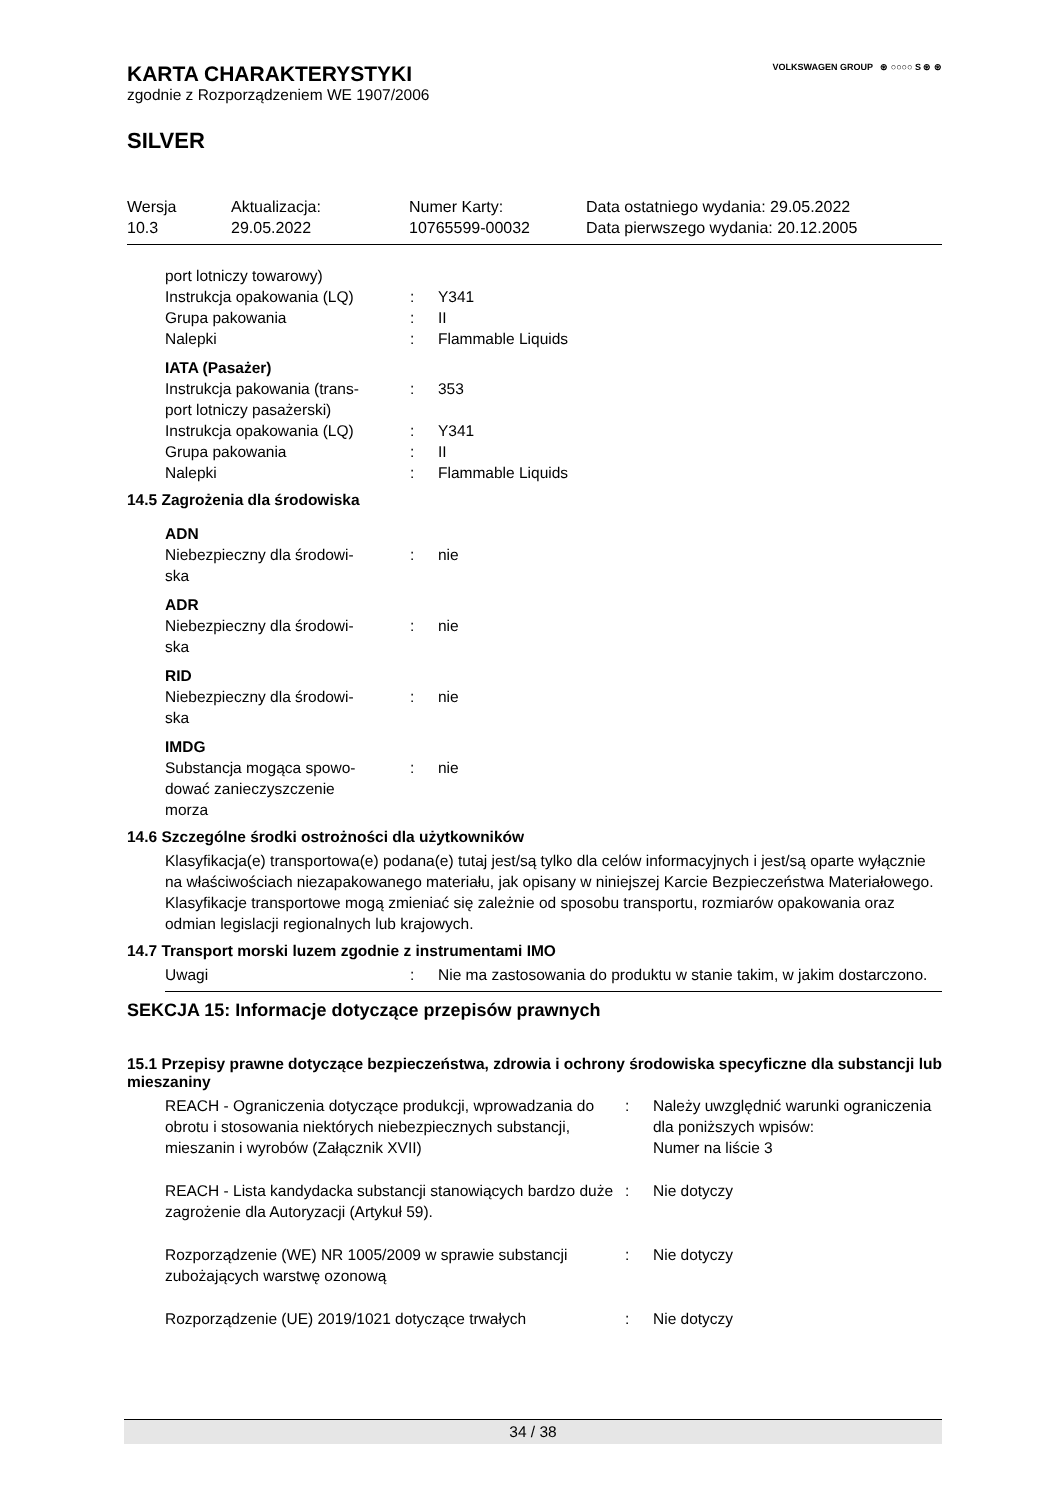VOLKSWAGEN GROUP ⊛ ○○○○ S ⊛ ⊛
KARTA CHARAKTERYSTYKI
zgodnie z Rozporządzeniem WE 1907/2006
SILVER
| Wersja | Aktualizacja: | Numer Karty: | Data ostatniego wydania: 29.05.2022 |
| 10.3 | 29.05.2022 | 10765599-00032 | Data pierwszego wydania: 20.12.2005 |
| port lotniczy towarowy) | | |
| Instrukcja opakowania (LQ) | : | Y341 |
| Grupa pakowania | : | II |
| Nalepki | : | Flammable Liquids |
| IATA (Pasażer) | | |
| Instrukcja pakowania (trans- port lotniczy pasażerski) | : | 353 |
| Instrukcja opakowania (LQ) | : | Y341 |
| Grupa pakowania | : | II |
| Nalepki | : | Flammable Liquids |
14.5 Zagrożenia dla środowiska
| ADN | | |
| Niebezpieczny dla środowi- ska | : | nie |
| ADR | | |
| Niebezpieczny dla środowi- ska | : | nie |
| RID | | |
| Niebezpieczny dla środowi- ska | : | nie |
| IMDG | | |
| Substancja mogąca spowo- dować zanieczyszczenie morza | : | nie |
14.6 Szczególne środki ostrożności dla użytkowników
Klasyfikacja(e) transportowa(e) podana(e) tutaj jest/są tylko dla celów informacyjnych i jest/są oparte wyłącznie na właściwościach niezapakowanego materiału, jak opisany w niniejszej Karcie Bezpieczeństwa Materiałowego. Klasyfikacje transportowe mogą zmieniać się zależnie od sposobu transportu, rozmiarów opakowania oraz odmian legislacji regionalnych lub krajowych.
14.7 Transport morski luzem zgodnie z instrumentami IMO
| Uwagi | : | Nie ma zastosowania do produktu w stanie takim, w jakim dostarczono. |
SEKCJA 15: Informacje dotyczące przepisów prawnych
15.1 Przepisy prawne dotyczące bezpieczeństwa, zdrowia i ochrony środowiska specyficzne dla substancji lub mieszaniny
| REACH - Ograniczenia dotyczące produkcji, wprowadzania do obrotu i stosowania niektórych niebezpiecznych substancji, mieszanin i wyrobów (Załącznik XVII) | : | Należy uwzględnić warunki ograniczenia dla poniższych wpisów: Numer na liście 3 |
| REACH - Lista kandydacka substancji stanowiących bardzo duże zagrożenie dla Autoryzacji (Artykuł 59). | : | Nie dotyczy |
| Rozporządzenie (WE) NR 1005/2009 w sprawie substancji zubożających warstwę ozonową | : | Nie dotyczy |
| Rozporządzenie (UE) 2019/1021 dotyczące trwałych | : | Nie dotyczy |
34 / 38